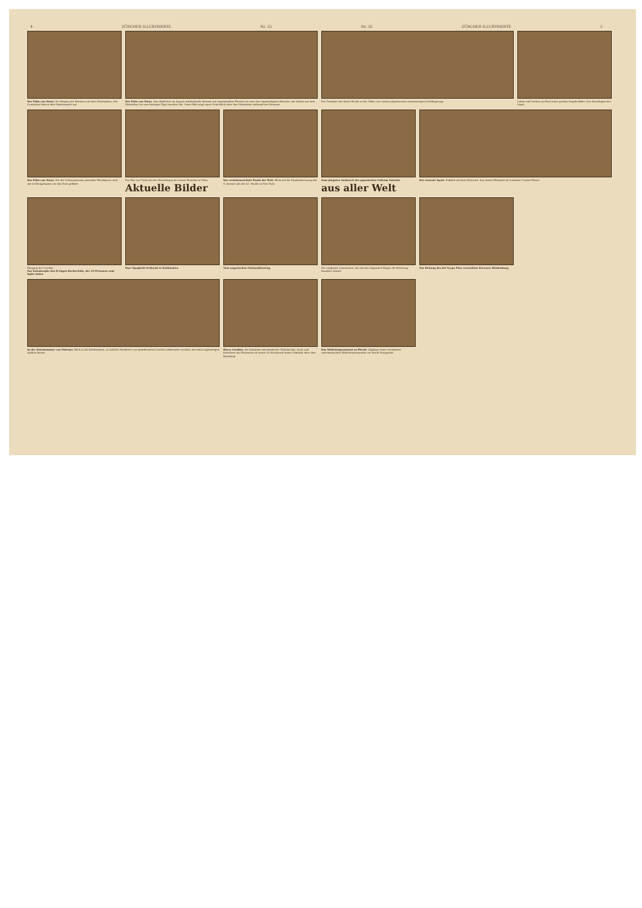4 ZÜRCHER ILLUSTRIERTE Nr. 35 Nr. 35 ZÜRCHER ILLUSTRIERTE 5
Der Palio von Siena. Vor Beginn des Rennens auf dem Marktplatze. Die Contraden führen ihre Fahnenspiele auf
Der Palio von Siena. Das alljährlich im August stattfindende Rennen auf ungesattelten Pferden ist einer der eigenartigsten Bräuche, die Italien aus dem Mittelalter bis zum heutigen Tage bewahrt hat. Unser Bild zeigt einen Ueberblick über den Marktplatz während des Rennens
Die Trümmer des letzte Woche in der Nähe von London abgestürzten viermotorigen Großflugzeugs
Leben und Treiben an Bord eines großen Segelschiffes. Das Anschlagen der Segel
Der Palio von Siena. Die der Schutzpatronin geweihte Wachskerze wird mit Ochsengespann vor den Dom geführt
Der Bey von Tunis bei der Einweihung der neuen Moschee in Paris
Aktuelle Bilder
Der verkehrsreichste Punkt der Welt. Blick auf die Straßenkreuzung der 5. Avenue mit der 42. Straße in New York.
Zum jüngsten Ausbruch des japanischen Vulkans Sakushi.
aus aller Welt
Der neueste Sport. Fußball auf dem Motorrad. Aus einem Wettspiel im Londoner Crystal Palace
Bergung der Leichen
Zur Katastrophe des D-Zuges Berlin-Köln, der 22 Personen zum Opfer fielen
Eine Spaghetti-Schlacht in Kalifornien.
Vom ungarischen Nationalfeiertag.
Die entgleiste Lokomotive, die mit den folgenden Wagen die Böschung hinunter stürzte
Zur Hebung des bei Scapa Flow versenkten Kreuzers Hindenburg.
In der Totenkammer von Palermo. Blick in die Katakomben, in welchen Hunderte von mumifizierten Leichen aufbewahrt werden, die einen eigenartigen Anblick bieten
Harry Gardino, der bekannte amerikanische Filmakrobat, turnt zum Entsetzen der Passanten an einem 24 Stockwerk hohen Gebäude über dem Broadway
Das Mädchenpensionat zu Pferde. Zöglinge eines vornehmen amerikanischen Mädchenpensionats vor ihrem Morgenritt